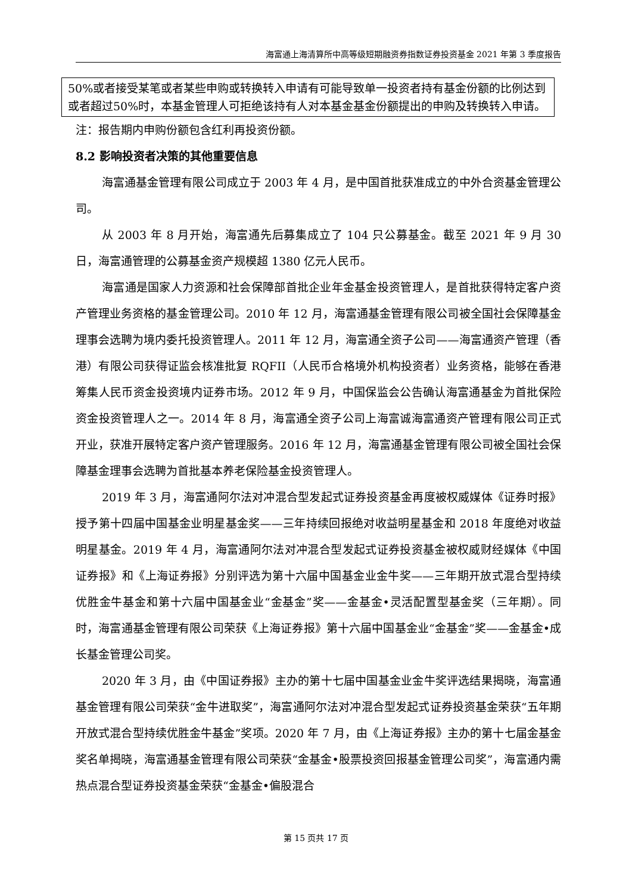海富通上海清算所中高等级短期融资券指数证券投资基金 2021 年第 3 季度报告
| 50%或者接受某笔或者某些申购或转换转入申请有可能导致单一投资者持有基金份额的比例达到或者超过50%时，本基金管理人可拒绝该持有人对本基金基金份额提出的申购及转换转入申请。 |
注：报告期内申购份额包含红利再投资份额。
8.2 影响投资者决策的其他重要信息
海富通基金管理有限公司成立于 2003 年 4 月，是中国首批获准成立的中外合资基金管理公司。
从 2003 年 8 月开始，海富通先后募集成立了 104 只公募基金。截至 2021 年 9 月 30 日，海富通管理的公募基金资产规模超 1380 亿元人民币。
海富通是国家人力资源和社会保障部首批企业年金基金投资管理人，是首批获得特定客户资产管理业务资格的基金管理公司。2010 年 12 月，海富通基金管理有限公司被全国社会保障基金理事会选聘为境内委托投资管理人。2011 年 12 月，海富通全资子公司——海富通资产管理（香港）有限公司获得证监会核准批复 RQFII（人民币合格境外机构投资者）业务资格，能够在香港筹集人民币资金投资境内证券市场。2012 年 9 月，中国保监会公告确认海富通基金为首批保险资金投资管理人之一。2014 年 8 月，海富通全资子公司上海富诚海富通资产管理有限公司正式开业，获准开展特定客户资产管理服务。2016 年 12 月，海富通基金管理有限公司被全国社会保障基金理事会选聘为首批基本养老保险基金投资管理人。
2019 年 3 月，海富通阿尔法对冲混合型发起式证券投资基金再度被权威媒体《证券时报》授予第十四届中国基金业明星基金奖——三年持续回报绝对收益明星基金和 2018 年度绝对收益明星基金。2019 年 4 月，海富通阿尔法对冲混合型发起式证券投资基金被权威财经媒体《中国证券报》和《上海证券报》分别评选为第十六届中国基金业金牛奖——三年期开放式混合型持续优胜金牛基金和第十六届中国基金业“金基金”奖——金基金•灵活配置型基金奖（三年期）。同时，海富通基金管理有限公司荣获《上海证券报》第十六届中国基金业“金基金”奖——金基金•成长基金管理公司奖。
2020 年 3 月，由《中国证券报》主办的第十七届中国基金业金牛奖评选结果揭晓，海富通基金管理有限公司荣获“金牛进取奖”，海富通阿尔法对冲混合型发起式证券投资基金荣获“五年期开放式混合型持续优胜金牛基金”奖项。2020 年 7 月，由《上海证券报》主办的第十七届金基金奖名单揭晓，海富通基金管理有限公司荣获“金基金•股票投资回报基金管理公司奖”，海富通内需热点混合型证券投资基金荣获“金基金•偏股混合
第 15 页共 17 页